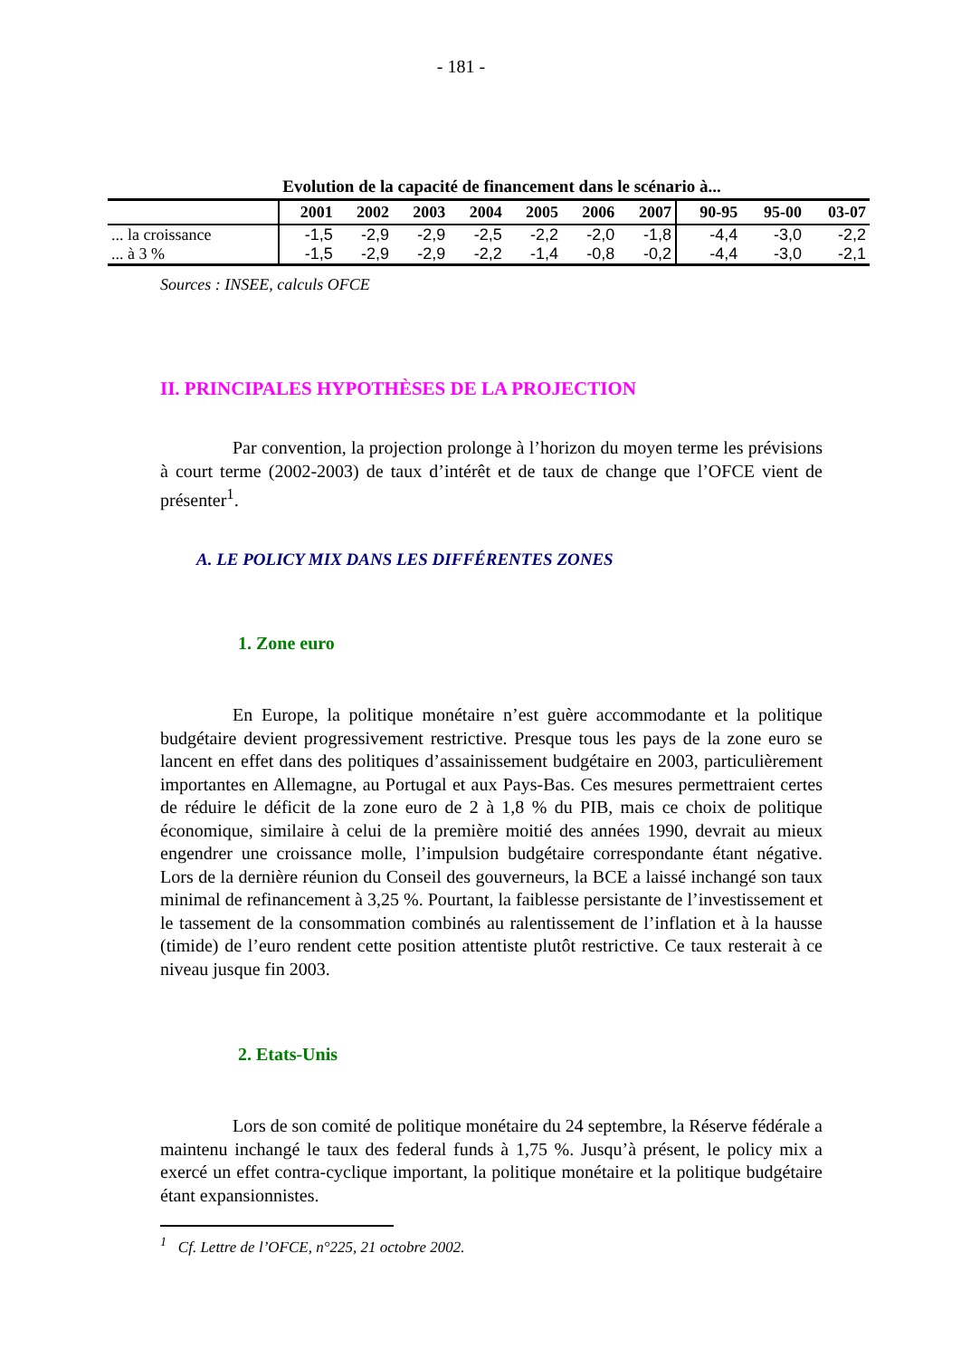- 181 -
Evolution de la capacité de financement dans le scénario à...
| | 2001 | 2002 | 2003 | 2004 | 2005 | 2006 | 2007 | 90-95 | 95-00 | 03-07 |
| --- | --- | --- | --- | --- | --- | --- | --- | --- | --- | --- |
| ... la croissance | -1,5 | -2,9 | -2,9 | -2,5 | -2,2 | -2,0 | -1,8 | -4,4 | -3,0 | -2,2 |
| ... à 3 % | -1,5 | -2,9 | -2,9 | -2,2 | -1,4 | -0,8 | -0,2 | -4,4 | -3,0 | -2,1 |
Sources : INSEE, calculs OFCE
II. PRINCIPALES HYPOTHÈSES DE LA PROJECTION
Par convention, la projection prolonge à l’horizon du moyen terme les prévisions à court terme (2002-2003) de taux d’intérêt et de taux de change que l’OFCE vient de présenter<sup>1</sup>.
A. LE POLICY MIX DANS LES DIFFÉRENTES ZONES
1. Zone euro
En Europe, la politique monétaire n’est guère accommodante et la politique budgétaire devient progressivement restrictive. Presque tous les pays de la zone euro se lancent en effet dans des politiques d’assainissement budgétaire en 2003, particulièrement importantes en Allemagne, au Portugal et aux Pays-Bas. Ces mesures permettraient certes de réduire le déficit de la zone euro de 2 à 1,8 % du PIB, mais ce choix de politique économique, similaire à celui de la première moitié des années 1990, devrait au mieux engendrer une croissance molle, l’impulsion budgétaire correspondante étant négative. Lors de la dernière réunion du Conseil des gouverneurs, la BCE a laissé inchangé son taux minimal de refinancement à 3,25 %. Pourtant, la faiblesse persistante de l’investissement et le tassement de la consommation combinés au ralentissement de l’inflation et à la hausse (timide) de l’euro rendent cette position attentiste plutôt restrictive. Ce taux resterait à ce niveau jusque fin 2003.
2. Etats-Unis
Lors de son comité de politique monétaire du 24 septembre, la Réserve fédérale a maintenu inchangé le taux des federal funds à 1,75 %. Jusqu’à présent, le policy mix a exercé un effet contra-cyclique important, la politique monétaire et la politique budgétaire étant expansionnistes.
<sup>1</sup> Cf. Lettre de l’OFCE, n°225, 21 octobre 2002.